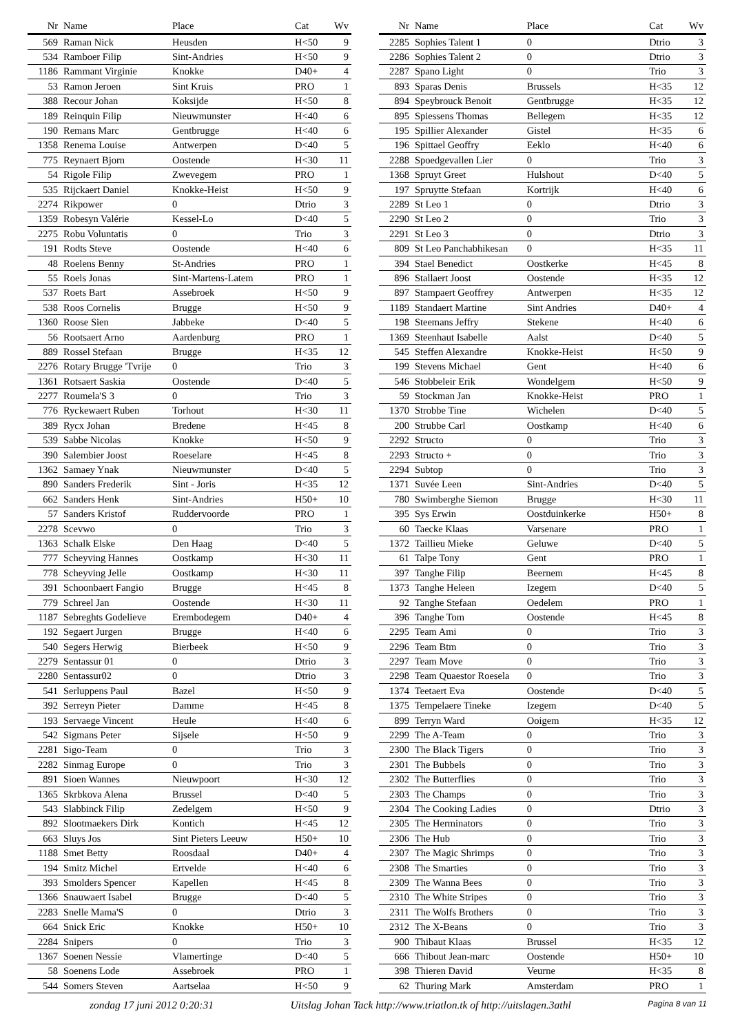| Nr | Name | Place | Cat | Wv |
| --- | --- | --- | --- | --- |
| 569 | Raman Nick | Heusden | H<50 | 9 |
| 534 | Ramboer Filip | Sint-Andries | H<50 | 9 |
| 1186 | Rammant Virginie | Knokke | D40+ | 4 |
| 53 | Ramon Jeroen | Sint Kruis | PRO | 1 |
| 388 | Recour Johan | Koksijde | H<50 | 8 |
| 189 | Reinquin Filip | Nieuwmunster | H<40 | 6 |
| 190 | Remans Marc | Gentbrugge | H<40 | 6 |
| 1358 | Renema Louise | Antwerpen | D<40 | 5 |
| 775 | Reynaert Bjorn | Oostende | H<30 | 11 |
| 54 | Rigole Filip | Zwevegem | PRO | 1 |
| 535 | Rijckaert Daniel | Knokke-Heist | H<50 | 9 |
| 2274 | Rikpower | 0 | Dtrio | 3 |
| 1359 | Robesyn Valérie | Kessel-Lo | D<40 | 5 |
| 2275 | Robu Voluntatis | 0 | Trio | 3 |
| 191 | Rodts Steve | Oostende | H<40 | 6 |
| 48 | Roelens Benny | St-Andries | PRO | 1 |
| 55 | Roels Jonas | Sint-Martens-Latem | PRO | 1 |
| 537 | Roets Bart | Assebroek | H<50 | 9 |
| 538 | Roos Cornelis | Brugge | H<50 | 9 |
| 1360 | Roose Sien | Jabbeke | D<40 | 5 |
| 56 | Rootsaert Arno | Aardenburg | PRO | 1 |
| 889 | Rossel Stefaan | Brugge | H<35 | 12 |
| 2276 | Rotary Brugge 'Tvrije | 0 | Trio | 3 |
| 1361 | Rotsaert Saskia | Oostende | D<40 | 5 |
| 2277 | Roumela'S 3 | 0 | Trio | 3 |
| 776 | Ryckewaert Ruben | Torhout | H<30 | 11 |
| 389 | Rycx Johan | Bredene | H<45 | 8 |
| 539 | Sabbe Nicolas | Knokke | H<50 | 9 |
| 390 | Salembier Joost | Roeselare | H<45 | 8 |
| 1362 | Samaey Ynak | Nieuwmunster | D<40 | 5 |
| 890 | Sanders Frederik | Sint - Joris | H<35 | 12 |
| 662 | Sanders Henk | Sint-Andries | H50+ | 10 |
| 57 | Sanders Kristof | Ruddervoorde | PRO | 1 |
| 2278 | Scevwo | 0 | Trio | 3 |
| 1363 | Schalk Elske | Den Haag | D<40 | 5 |
| 777 | Scheyving Hannes | Oostkamp | H<30 | 11 |
| 778 | Scheyving Jelle | Oostkamp | H<30 | 11 |
| 391 | Schoonbaert Fangio | Brugge | H<45 | 8 |
| 779 | Schreel Jan | Oostende | H<30 | 11 |
| 1187 | Sebreghts Godelieve | Erembodegem | D40+ | 4 |
| 192 | Segaert Jurgen | Brugge | H<40 | 6 |
| 540 | Segers Herwig | Bierbeek | H<50 | 9 |
| 2279 | Sentassur 01 | 0 | Dtrio | 3 |
| 2280 | Sentassur02 | 0 | Dtrio | 3 |
| 541 | Serluppens Paul | Bazel | H<50 | 9 |
| 392 | Serreyn Pieter | Damme | H<45 | 8 |
| 193 | Servaege Vincent | Heule | H<40 | 6 |
| 542 | Sigmans Peter | Sijsele | H<50 | 9 |
| 2281 | Sigo-Team | 0 | Trio | 3 |
| 2282 | Sinmag Europe | 0 | Trio | 3 |
| 891 | Sioen Wannes | Nieuwpoort | H<30 | 12 |
| 1365 | Skrbkova Alena | Brussel | D<40 | 5 |
| 543 | Slabbinck Filip | Zedelgem | H<50 | 9 |
| 892 | Slootmaekers Dirk | Kontich | H<45 | 12 |
| 663 | Sluys Jos | Sint Pieters Leeuw | H50+ | 10 |
| 1188 | Smet Betty | Roosdaal | D40+ | 4 |
| 194 | Smitz Michel | Ertvelde | H<40 | 6 |
| 393 | Smolders Spencer | Kapellen | H<45 | 8 |
| 1366 | Snauwaert Isabel | Brugge | D<40 | 5 |
| 2283 | Snelle Mama'S | 0 | Dtrio | 3 |
| 664 | Snick Eric | Knokke | H50+ | 10 |
| 2284 | Snipers | 0 | Trio | 3 |
| 1367 | Soenen Nessie | Vlamertinge | D<40 | 5 |
| 58 | Soenens Lode | Assebroek | PRO | 1 |
| 544 | Somers Steven | Aartselaa | H<50 | 9 |
| Nr | Name | Place | Cat | Wv |
| --- | --- | --- | --- | --- |
| 2285 | Sophies Talent 1 | 0 | Dtrio | 3 |
| 2286 | Sophies Talent 2 | 0 | Dtrio | 3 |
| 2287 | Spano Light | 0 | Trio | 3 |
| 893 | Sparas Denis | Brussels | H<35 | 12 |
| 894 | Speybrouck Benoit | Gentbrugge | H<35 | 12 |
| 895 | Spiessens Thomas | Bellegem | H<35 | 12 |
| 195 | Spillier Alexander | Gistel | H<35 | 6 |
| 196 | Spittael Geoffry | Eeklo | H<40 | 6 |
| 2288 | Spoedgevallen Lier | 0 | Trio | 3 |
| 1368 | Spruyt Greet | Hulshout | D<40 | 5 |
| 197 | Spruytte Stefaan | Kortrijk | H<40 | 6 |
| 2289 | St Leo 1 | 0 | Dtrio | 3 |
| 2290 | St Leo 2 | 0 | Trio | 3 |
| 2291 | St Leo 3 | 0 | Dtrio | 3 |
| 809 | St Leo Panchabhikesan | 0 | H<35 | 11 |
| 394 | Stael Benedict | Oostkerke | H<45 | 8 |
| 896 | Stallaert Joost | Oostende | H<35 | 12 |
| 897 | Stampaert Geoffrey | Antwerpen | H<35 | 12 |
| 1189 | Standaert Martine | Sint Andries | D40+ | 4 |
| 198 | Steemans Jeffry | Stekene | H<40 | 6 |
| 1369 | Steenhaut Isabelle | Aalst | D<40 | 5 |
| 545 | Steffen Alexandre | Knokke-Heist | H<50 | 9 |
| 199 | Stevens Michael | Gent | H<40 | 6 |
| 546 | Stobbeleir Erik | Wondelgem | H<50 | 9 |
| 59 | Stockman Jan | Knokke-Heist | PRO | 1 |
| 1370 | Strobbe Tine | Wichelen | D<40 | 5 |
| 200 | Strubbe Carl | Oostkamp | H<40 | 6 |
| 2292 | Structo | 0 | Trio | 3 |
| 2293 | Structo + | 0 | Trio | 3 |
| 2294 | Subtop | 0 | Trio | 3 |
| 1371 | Suvée Leen | Sint-Andries | D<40 | 5 |
| 780 | Swimberghe Siemon | Brugge | H<30 | 11 |
| 395 | Sys Erwin | Oostduinkerke | H50+ | 8 |
| 60 | Taecke Klaas | Varsenare | PRO | 1 |
| 1372 | Taillieu Mieke | Geluwe | D<40 | 5 |
| 61 | Talpe Tony | Gent | PRO | 1 |
| 397 | Tanghe Filip | Beernem | H<45 | 8 |
| 1373 | Tanghe Heleen | Izegem | D<40 | 5 |
| 92 | Tanghe Stefaan | Oedelem | PRO | 1 |
| 396 | Tanghe Tom | Oostende | H<45 | 8 |
| 2295 | Team Ami | 0 | Trio | 3 |
| 2296 | Team Btm | 0 | Trio | 3 |
| 2297 | Team Move | 0 | Trio | 3 |
| 2298 | Team Quaestor Roesela | 0 | Trio | 3 |
| 1374 | Teetaert Eva | Oostende | D<40 | 5 |
| 1375 | Tempelaere Tineke | Izegem | D<40 | 5 |
| 899 | Terryn Ward | Ooigem | H<35 | 12 |
| 2299 | The A-Team | 0 | Trio | 3 |
| 2300 | The Black Tigers | 0 | Trio | 3 |
| 2301 | The Bubbels | 0 | Trio | 3 |
| 2302 | The Butterflies | 0 | Trio | 3 |
| 2303 | The Champs | 0 | Trio | 3 |
| 2304 | The Cooking Ladies | 0 | Dtrio | 3 |
| 2305 | The Herminators | 0 | Trio | 3 |
| 2306 | The Hub | 0 | Trio | 3 |
| 2307 | The Magic Shrimps | 0 | Trio | 3 |
| 2308 | The Smarties | 0 | Trio | 3 |
| 2309 | The Wanna Bees | 0 | Trio | 3 |
| 2310 | The White Stripes | 0 | Trio | 3 |
| 2311 | The Wolfs Brothers | 0 | Trio | 3 |
| 2312 | The X-Beans | 0 | Trio | 3 |
| 900 | Thibaut Klaas | Brussel | H<35 | 12 |
| 666 | Thibout Jean-marc | Oostende | H50+ | 10 |
| 398 | Thieren David | Veurne | H<35 | 8 |
| 62 | Thuring Mark | Amsterdam | PRO | 1 |
zondag 17 juni 2012 0:20:31 Uitslag Johan Tack http://www.triatlon.tk of http://uitslagen.3athl Pagina 8 van 11